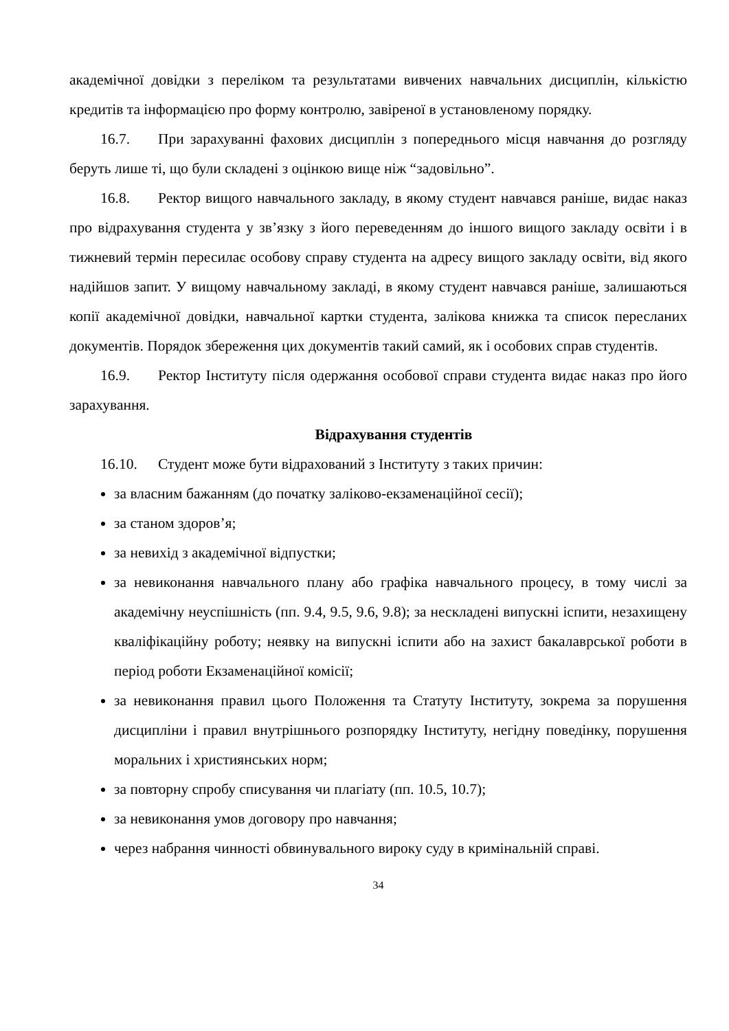академічної довідки з переліком та результатами вивчених навчальних дисциплін, кількістю кредитів та інформацією про форму контролю, завіреної в установленому порядку.
16.7. При зарахуванні фахових дисциплін з попереднього місця навчання до розгляду беруть лише ті, що були складені з оцінкою вище ніж “задовільно”.
16.8. Ректор вищого навчального закладу, в якому студент навчався раніше, видає наказ про відрахування студента у зв’язку з його переведенням до іншого вищого закладу освіти і в тижневий термін пересилає особову справу студента на адресу вищого закладу освіти, від якого надійшов запит. У вищому навчальному закладі, в якому студент навчався раніше, залишаються копії академічної довідки, навчальної картки студента, залікова книжка та список пересланих документів. Порядок збереження цих документів такий самий, як і особових справ студентів.
16.9. Ректор Інституту після одержання особової справи студента видає наказ про його зарахування.
Відрахування студентів
16.10. Студент може бути відрахований з Інституту з таких причин:
за власним бажанням (до початку заліково-екзаменаційної сесії);
за станом здоров’я;
за невихід з академічної відпустки;
за невиконання навчального плану або графіка навчального процесу, в тому числі за академічну неуспішність (пп. 9.4, 9.5, 9.6, 9.8); за нескладені випускні іспити, незахищену кваліфікаційну роботу; неявку на випускні іспити або на захист бакалаврської роботи в період роботи Екзаменаційної комісії;
за невиконання правил цього Положення та Статуту Інституту, зокрема за порушення дисципліни і правил внутрішнього розпорядку Інституту, негідну поведінку, порушення моральних і християнських норм;
за повторну спробу списування чи плагіату (пп. 10.5, 10.7);
за невиконання умов договору про навчання;
через набрання чинності обвинувального вироку суду в кримінальній справі.
34